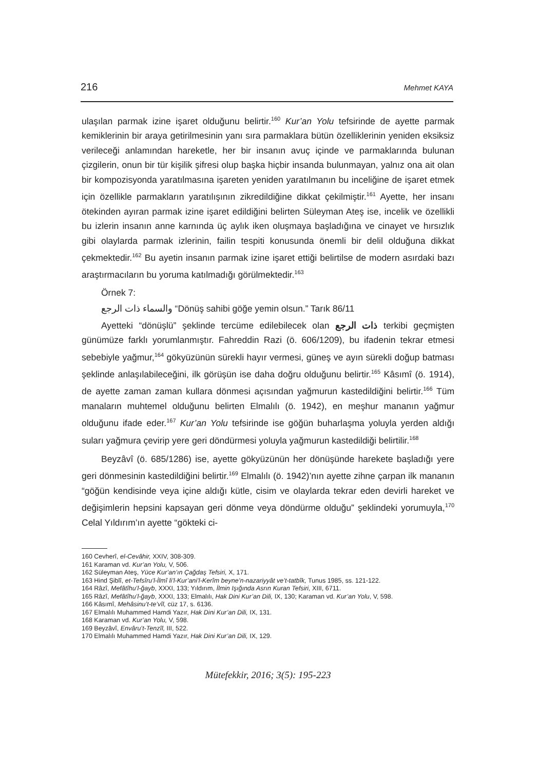216 Mehmet KAYA
ulaşılan parmak izine işaret olduğunu belirtir.<sup>160</sup> Kur’an Yolu tefsirinde de ayette parmak kemiklerinin bir araya getirilmesinin yanı sıra parmaklara bütün özelliklerinin yeniden eksiksiz verileceği anlamından hareketle, her bir insanın avuç içinde ve parmaklarında bulunan çizgilerin, onun bir tür kişilik şifresi olup başka hiçbir insanda bulunmayan, yalnız ona ait olan bir kompozisyonda yaratılmasına işareten yeniden yaratılmanın bu inceliğine de işaret etmek için özellikle parmakların yaratılışının zikredildiğine dikkat çekilmiştir.<sup>161</sup> Ayette, her insanı ötekinden ayıran parmak izine işaret edildiğini belirten Süleyman Ateş ise, incelik ve özellikli bu izlerin insanın anne karnında üç aylık iken oluşmaya başladığına ve cinayet ve hırsızlık gibi olaylarda parmak izlerinin, failin tespiti konusunda önemli bir delil olduğuna dikkat çekmektedir.<sup>162</sup> Bu ayetin insanın parmak izine işaret ettiği belirtilse de modern asırdaki bazı araştırmacıların bu yoruma katılmadığı görülmektedir.<sup>163</sup>
Örnek 7:
والسماء ذات الرجع “Dönüş sahibi göğe yemin olsun.” Tarık 86/11
Ayetteki “dönüşlü” şeklinde tercüme edilebilecek olan ذات الرجع terkibi geçmişten günümüze farklı yorumlanmıştır. Fahreddin Razi (ö. 606/1209), bu ifadenin tekrar etmesi sebebiyle yağmur,<sup>164</sup> gökyüzünün sürekli hayır vermesi, güneş ve ayın sürekli doğup batması şeklinde anlaşılabileceğini, ilk görüşün ise daha doğru olduğunu belirtir.<sup>165</sup> Kâsımî (ö. 1914), de ayette zaman zaman kullara dönmesi açısından yağmurun kastedildiğini belirtir.<sup>166</sup> Tüm manaların muhtemel olduğunu belirten Elmalılı (ö. 1942), en meşhur mananın yağmur olduğunu ifade eder.<sup>167</sup> Kur’an Yolu tefsirinde ise göğün buharlaşma yoluyla yerden aldığı suları yağmura çevirip yere geri döndürmesi yoluyla yağmurun kastedildiği belirtilir.<sup>168</sup>
Beyzâvî (ö. 685/1286) ise, ayette gökyüzünün her dönüşünde harekete başladığı yere geri dönmesinin kastedildiğini belirtir.<sup>169</sup> Elmalılı (ö. 1942)’nın ayette zihne çarpan ilk mananın “göğün kendisinde veya içine aldığı kütle, cisim ve olaylarda tekrar eden devirli hareket ve değişimlerin hepsini kapsayan geri dönme veya döndürme olduğu” şeklindeki yorumuyla,<sup>170</sup> Celal Yıldırım’ın ayette “gökteki ci-
160 Cevherî, el-Cevâhir, XXIV, 308-309.
161 Karaman vd. Kur’an Yolu, V, 506.
162 Süleyman Ateş, Yüce Kur’an’ın Çağdaş Tefsiri, X, 171.
163 Hind Şiblî, et-Tefsîru’l-İlmî li’l-Kur’ani’l-Kerîm beyne’n-nazariyyât ve’t-tatbîk, Tunus 1985, ss. 121-122.
164 Râzî, Mefâtîhu’l-ğayb, XXXI, 133; Yıldırım, İlmin Işığında Asrın Kuran Tefsiri, XIII, 6711.
165 Râzî, Mefâtîhu’l-ğayb, XXXI, 133; Elmalılı, Hak Dini Kur’an Dili, IX, 130; Karaman vd. Kur’an Yolu, V, 598.
166 Kâsımî, Mehâsinu’t-te’vîl, cüz 17, s. 6136.
167 Elmalılı Muhammed Hamdi Yazır, Hak Dini Kur’an Dili, IX, 131.
168 Karaman vd. Kur’an Yolu, V, 598.
169 Beyzâvî, Envâru’t-Tenzîl, III, 522.
170 Elmalılı Muhammed Hamdi Yazır, Hak Dini Kur’an Dili, IX, 129.
Mütefekkir, 2016; 3(5): 195-223